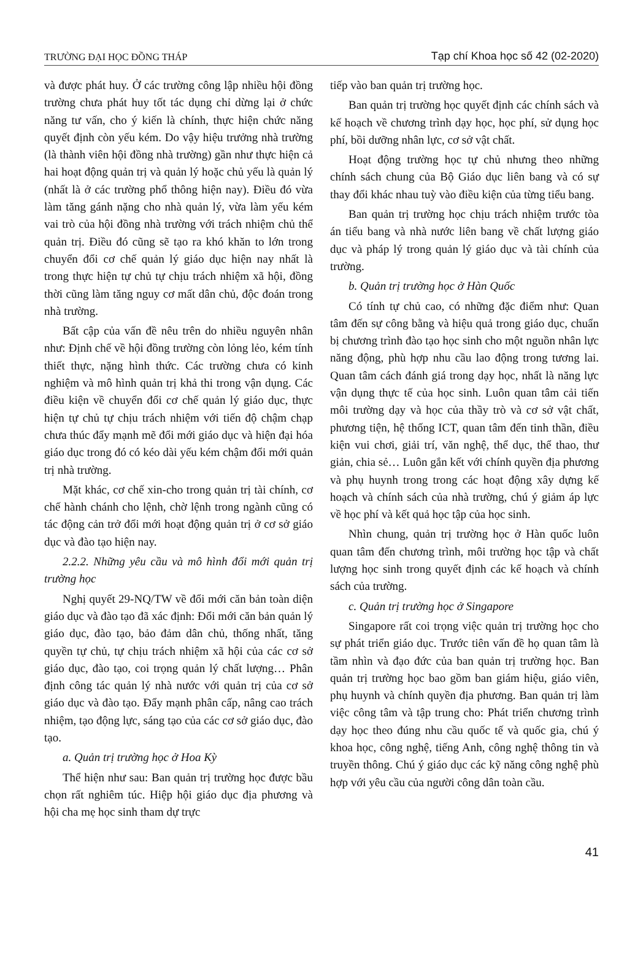TRƯỜNG ĐẠI HỌC ĐỒNG THÁP Tạp chí Khoa học số 42 (02-2020)
và được phát huy. Ở các trường công lập nhiều hội đồng trường chưa phát huy tốt tác dụng chỉ dừng lại ở chức năng tư vấn, cho ý kiến là chính, thực hiện chức năng quyết định còn yếu kém. Do vậy hiệu trưởng nhà trường (là thành viên hội đồng nhà trường) gần như thực hiện cả hai hoạt động quản trị và quản lý hoặc chủ yếu là quản lý (nhất là ở các trường phổ thông hiện nay). Điều đó vừa làm tăng gánh nặng cho nhà quản lý, vừa làm yếu kém vai trò của hội đồng nhà trường với trách nhiệm chủ thể quản trị. Điều đó cũng sẽ tạo ra khó khăn to lớn trong chuyển đổi cơ chế quản lý giáo dục hiện nay nhất là trong thực hiện tự chủ tự chịu trách nhiệm xã hội, đồng thời cũng làm tăng nguy cơ mất dân chủ, độc đoán trong nhà trường.
Bất cập của vấn đề nêu trên do nhiều nguyên nhân như: Định chế về hội đồng trường còn lỏng lẻo, kém tính thiết thực, nặng hình thức. Các trường chưa có kinh nghiệm và mô hình quản trị khả thi trong vận dụng. Các điều kiện về chuyển đổi cơ chế quản lý giáo dục, thực hiện tự chủ tự chịu trách nhiệm với tiến độ chậm chạp chưa thúc đẩy mạnh mẽ đổi mới giáo dục và hiện đại hóa giáo dục trong đó có kéo dài yếu kém chậm đổi mới quản trị nhà trường.
Mặt khác, cơ chế xin-cho trong quản trị tài chính, cơ chế hành chánh cho lệnh, chờ lệnh trong ngành cũng có tác động cản trở đổi mới hoạt động quản trị ở cơ sở giáo dục và đào tạo hiện nay.
2.2.2. Những yêu cầu và mô hình đổi mới quản trị trường học
Nghị quyết 29-NQ/TW về đổi mới căn bản toàn diện giáo dục và đào tạo đã xác định: Đổi mới căn bản quản lý giáo dục, đào tạo, bảo đảm dân chủ, thống nhất, tăng quyền tự chủ, tự chịu trách nhiệm xã hội của các cơ sở giáo dục, đào tạo, coi trọng quản lý chất lượng… Phân định công tác quản lý nhà nước với quản trị của cơ sở giáo dục và đào tạo. Đẩy mạnh phân cấp, nâng cao trách nhiệm, tạo động lực, sáng tạo của các cơ sở giáo dục, đào tạo.
a. Quản trị trường học ở Hoa Kỳ
Thể hiện như sau: Ban quản trị trường học được bầu chọn rất nghiêm túc. Hiệp hội giáo dục địa phương và hội cha mẹ học sinh tham dự trực
tiếp vào ban quản trị trường học.
Ban quản trị trường học quyết định các chính sách và kế hoạch về chương trình dạy học, học phí, sử dụng học phí, bồi dưỡng nhân lực, cơ sở vật chất.
Hoạt động trường học tự chủ nhưng theo những chính sách chung của Bộ Giáo dục liên bang và có sự thay đổi khác nhau tuỳ vào điều kiện của từng tiểu bang.
Ban quản trị trường học chịu trách nhiệm trước tòa án tiểu bang và nhà nước liên bang về chất lượng giáo dục và pháp lý trong quản lý giáo dục và tài chính của trường.
b. Quản trị trường học ở Hàn Quốc
Có tính tự chủ cao, có những đặc điểm như: Quan tâm đến sự công bằng và hiệu quả trong giáo dục, chuẩn bị chương trình đào tạo học sinh cho một nguồn nhân lực năng động, phù hợp nhu cầu lao động trong tương lai. Quan tâm cách đánh giá trong dạy học, nhất là năng lực vận dụng thực tế của học sinh. Luôn quan tâm cải tiến môi trường dạy và học của thầy trò và cơ sở vật chất, phương tiện, hệ thống ICT, quan tâm đến tinh thần, điều kiện vui chơi, giải trí, văn nghệ, thể dục, thể thao, thư giản, chia sẻ… Luôn gắn kết với chính quyền địa phương và phụ huynh trong trong các hoạt động xây dựng kế hoạch và chính sách của nhà trường, chú ý giảm áp lực về học phí và kết quả học tập của học sinh.
Nhìn chung, quản trị trường học ở Hàn quốc luôn quan tâm đến chương trình, môi trường học tập và chất lượng học sinh trong quyết định các kế hoạch và chính sách của trường.
c. Quản trị trường học ở Singapore
Singapore rất coi trọng việc quản trị trường học cho sự phát triển giáo dục. Trước tiên vấn đề họ quan tâm là tầm nhìn và đạo đức của ban quản trị trường học. Ban quản trị trường học bao gồm ban giám hiệu, giáo viên, phụ huynh và chính quyền địa phương. Ban quản trị làm việc công tâm và tập trung cho: Phát triển chương trình dạy học theo đúng nhu cầu quốc tế và quốc gia, chú ý khoa học, công nghệ, tiếng Anh, công nghệ thông tin và truyền thông. Chú ý giáo dục các kỹ năng công nghệ phù hợp với yêu cầu của người công dân toàn cầu.
41